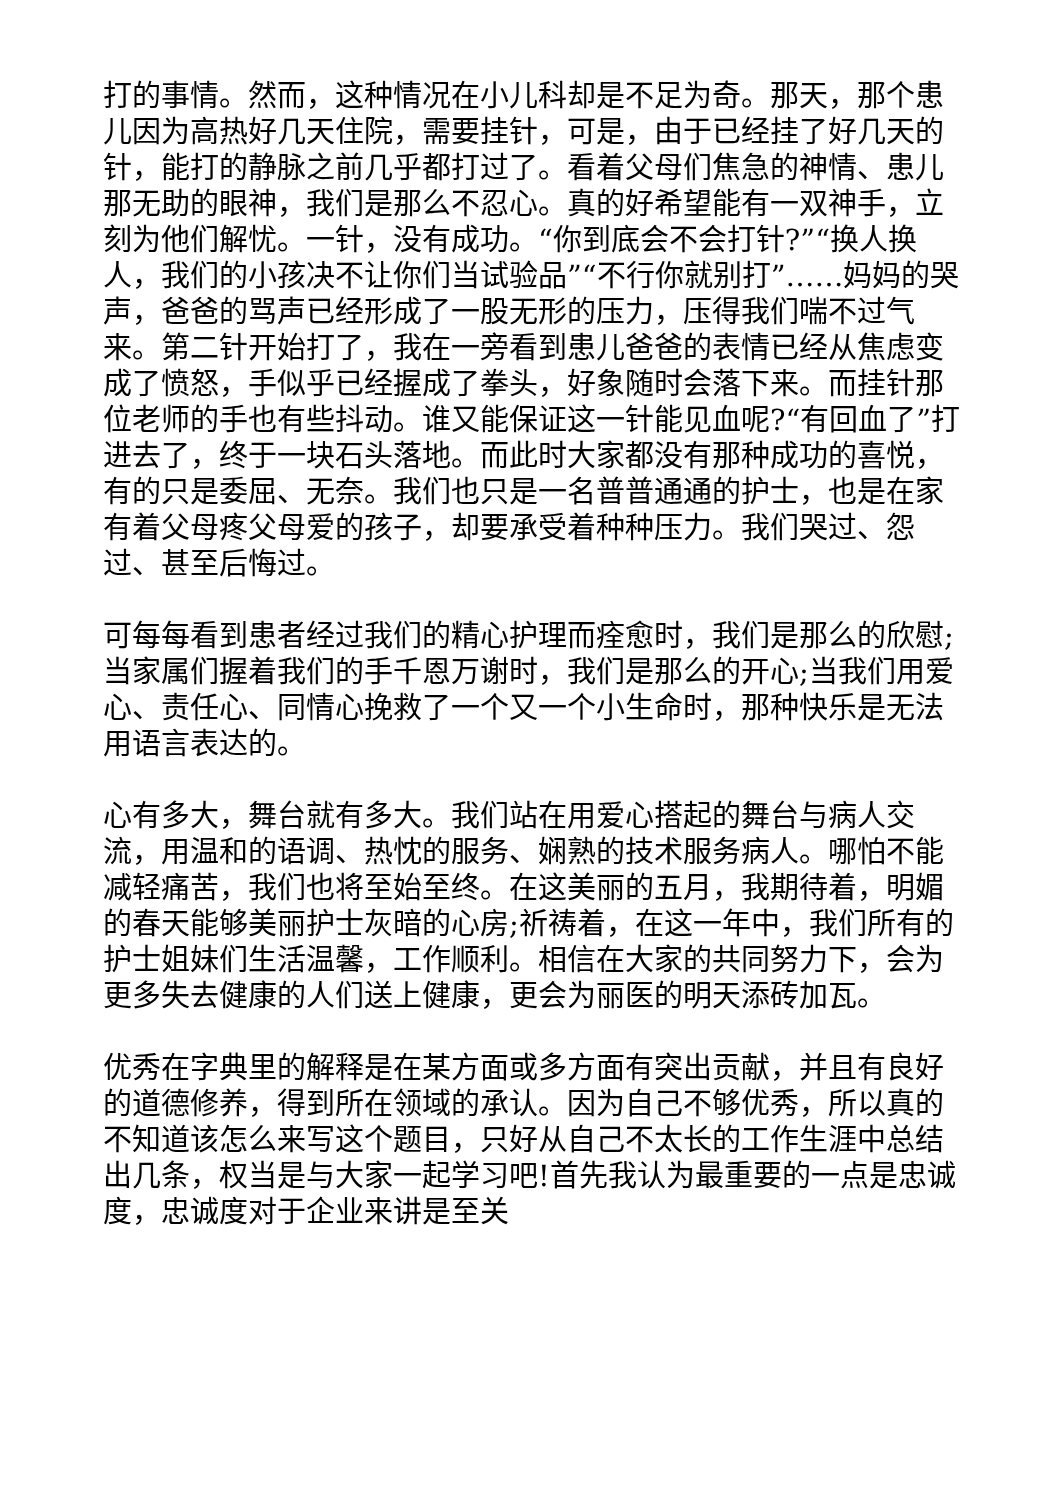打的事情。然而，这种情况在小儿科却是不足为奇。那天，那个患儿因为高热好几天住院，需要挂针，可是，由于已经挂了好几天的针，能打的静脉之前几乎都打过了。看着父母们焦急的神情、患儿那无助的眼神，我们是那么不忍心。真的好希望能有一双神手，立刻为他们解忧。一针，没有成功。“你到底会不会打针?”“换人换人，我们的小孩决不让你们当试验品”“不行你就别打”……妈妈的哭声，爸爸的骂声已经形成了一股无形的压力，压得我们喘不过气来。第二针开始打了，我在一旁看到患儿爸爸的表情已经从焦虑变成了愤怒，手似乎已经握成了拳头，好象随时会落下来。而挂针那位老师的手也有些抖动。谁又能保证这一针能见血呢?“有回血了”打进去了，终于一块石头落地。而此时大家都没有那种成功的喜悦，有的只是委屈、无奈。我们也只是一名普普通通的护士，也是在家有着父母疼父母爱的孩子，却要承受着种种压力。我们哭过、怨过、甚至后悔过。
可每每看到患者经过我们的精心护理而痊愈时，我们是那么的欣慰;当家属们握着我们的手千恩万谢时，我们是那么的开心;当我们用爱心、责任心、同情心挽救了一个又一个小生命时，那种快乐是无法用语言表达的。
心有多大，舞台就有多大。我们站在用爱心搭起的舞台与病人交流，用温和的语调、热忱的服务、娴熟的技术服务病人。哪怕不能减轻痛苦，我们也将至始至终。在这美丽的五月，我期待着，明媚的春天能够美丽护士灰暗的心房;祈祷着，在这一年中，我们所有的护士姐妹们生活温馨，工作顺利。相信在大家的共同努力下，会为更多失去健康的人们送上健康，更会为丽医的明天添砖加瓦。
优秀在字典里的解释是在某方面或多方面有突出贡献，并且有良好的道德修养，得到所在领域的承认。因为自己不够优秀，所以真的不知道该怎么来写这个题目，只好从自己不太长的工作生涯中总结出几条，权当是与大家一起学习吧!首先我认为最重要的一点是忠诚度，忠诚度对于企业来讲是至关